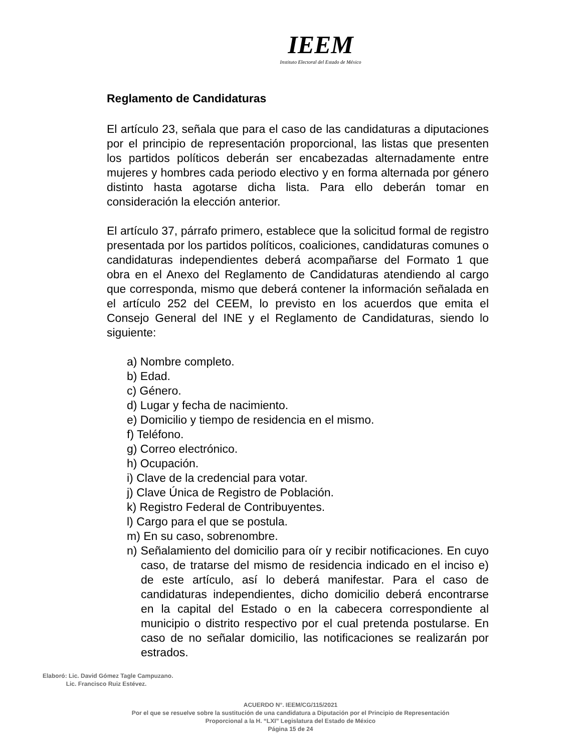IEEM
Instituto Electoral del Estado de México
Reglamento de Candidaturas
El artículo 23, señala que para el caso de las candidaturas a diputaciones por el principio de representación proporcional, las listas que presenten los partidos políticos deberán ser encabezadas alternadamente entre mujeres y hombres cada periodo electivo y en forma alternada por género distinto hasta agotarse dicha lista. Para ello deberán tomar en consideración la elección anterior.
El artículo 37, párrafo primero, establece que la solicitud formal de registro presentada por los partidos políticos, coaliciones, candidaturas comunes o candidaturas independientes deberá acompañarse del Formato 1 que obra en el Anexo del Reglamento de Candidaturas atendiendo al cargo que corresponda, mismo que deberá contener la información señalada en el artículo 252 del CEEM, lo previsto en los acuerdos que emita el Consejo General del INE y el Reglamento de Candidaturas, siendo lo siguiente:
a) Nombre completo.
b) Edad.
c) Género.
d) Lugar y fecha de nacimiento.
e) Domicilio y tiempo de residencia en el mismo.
f) Teléfono.
g) Correo electrónico.
h) Ocupación.
i) Clave de la credencial para votar.
j) Clave Única de Registro de Población.
k) Registro Federal de Contribuyentes.
l) Cargo para el que se postula.
m) En su caso, sobrenombre.
n) Señalamiento del domicilio para oír y recibir notificaciones. En cuyo caso, de tratarse del mismo de residencia indicado en el inciso e) de este artículo, así lo deberá manifestar. Para el caso de candidaturas independientes, dicho domicilio deberá encontrarse en la capital del Estado o en la cabecera correspondiente al municipio o distrito respectivo por el cual pretenda postularse. En caso de no señalar domicilio, las notificaciones se realizarán por estrados.
Elaboró: Lic. David Gómez Tagle Campuzano.
Lic. Francisco Ruiz Estévez.
ACUERDO N°. IEEM/CG/115/2021
Por el que se resuelve sobre la sustitución de una candidatura a Diputación por el Principio de Representación
Proporcional a la H. “LXI” Legislatura del Estado de México
Página 15 de 24